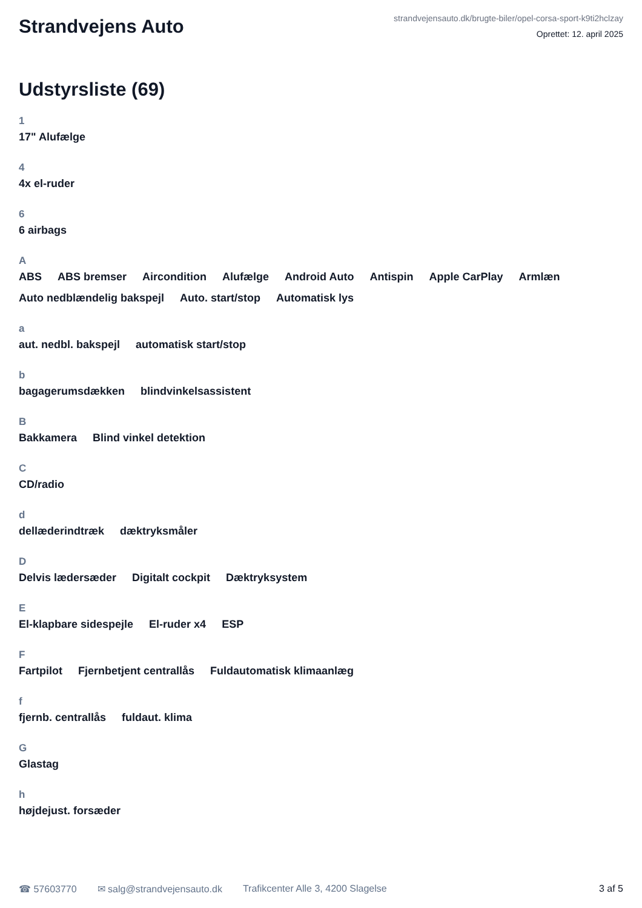Strandvejens Auto
strandvejensauto.dk/brugte-biler/opel-corsa-sport-k9ti2hclzay
Oprettet: 12. april 2025
Udstyrsliste (69)
1
17" Alufælge
4
4x el-ruder
6
6 airbags
A
ABS ABS bremser Aircondition Alufælge Android Auto Antispin Apple CarPlay Armlæn Auto nedblændelig bakspejl Auto. start/stop Automatisk lys
a
aut. nedbl. bakspejl automatisk start/stop
b
bagagerumsdækken blindvinkelsassistent
B
Bakkamera Blind vinkel detektion
C
CD/radio
d
dellæderindtræk dæktryksmåler
D
Delvis lædersæder Digitalt cockpit Dæktryksystem
E
El-klapbare sidespejle El-ruder x4 ESP
F
Fartpilot Fjernbetjent centrallås Fuldautomatisk klimaanlæg
f
fjernb. centrallås fuldaut. klima
G
Glastag
h
højdejust. forsæder
☎ 57603770 ✉ salg@strandvejensauto.dk Trafikcenter Alle 3, 4200 Slagelse 3 af 5